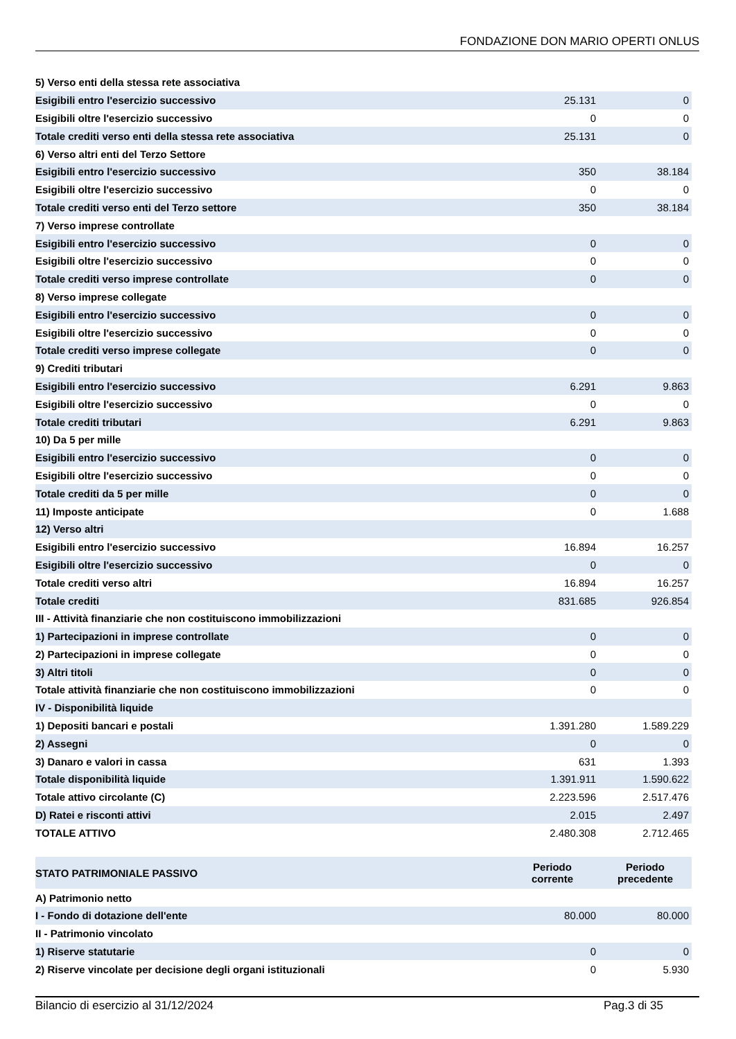FONDAZIONE DON MARIO OPERTI ONLUS
| 5) Verso enti della stessa rete associativa | | |
| Esigibili entro l'esercizio successivo | 25.131 | 0 |
| Esigibili oltre l'esercizio successivo | 0 | 0 |
| Totale crediti verso enti della stessa rete associativa | 25.131 | 0 |
| 6) Verso altri enti del Terzo Settore | | |
| Esigibili entro l'esercizio successivo | 350 | 38.184 |
| Esigibili oltre l'esercizio successivo | 0 | 0 |
| Totale crediti verso enti del Terzo settore | 350 | 38.184 |
| 7) Verso imprese controllate | | |
| Esigibili entro l'esercizio successivo | 0 | 0 |
| Esigibili oltre l'esercizio successivo | 0 | 0 |
| Totale crediti verso imprese controllate | 0 | 0 |
| 8) Verso imprese collegate | | |
| Esigibili entro l'esercizio successivo | 0 | 0 |
| Esigibili oltre l'esercizio successivo | 0 | 0 |
| Totale crediti verso imprese collegate | 0 | 0 |
| 9) Crediti tributari | | |
| Esigibili entro l'esercizio successivo | 6.291 | 9.863 |
| Esigibili oltre l'esercizio successivo | 0 | 0 |
| Totale crediti tributari | 6.291 | 9.863 |
| 10) Da 5 per mille | | |
| Esigibili entro l'esercizio successivo | 0 | 0 |
| Esigibili oltre l'esercizio successivo | 0 | 0 |
| Totale crediti da 5 per mille | 0 | 0 |
| 11) Imposte anticipate | 0 | 1.688 |
| 12) Verso altri | | |
| Esigibili entro l'esercizio successivo | 16.894 | 16.257 |
| Esigibili oltre l'esercizio successivo | 0 | 0 |
| Totale crediti verso altri | 16.894 | 16.257 |
| Totale crediti | 831.685 | 926.854 |
| III - Attività finanziarie che non costituiscono immobilizzazioni | | |
| 1) Partecipazioni in imprese controllate | 0 | 0 |
| 2) Partecipazioni in imprese collegate | 0 | 0 |
| 3) Altri titoli | 0 | 0 |
| Totale attività finanziarie che non costituiscono immobilizzazioni | 0 | 0 |
| IV - Disponibilità liquide | | |
| 1) Depositi bancari e postali | 1.391.280 | 1.589.229 |
| 2) Assegni | 0 | 0 |
| 3) Danaro e valori in cassa | 631 | 1.393 |
| Totale disponibilità liquide | 1.391.911 | 1.590.622 |
| Totale attivo circolante (C) | 2.223.596 | 2.517.476 |
| D) Ratei e risconti attivi | 2.015 | 2.497 |
| TOTALE ATTIVO | 2.480.308 | 2.712.465 |
| STATO PATRIMONIALE PASSIVO | Periodo corrente | Periodo precedente |
| --- | --- | --- |
| A) Patrimonio netto | | |
| I - Fondo di dotazione dell'ente | 80.000 | 80.000 |
| II - Patrimonio vincolato | | |
| 1) Riserve statutarie | 0 | 0 |
| 2) Riserve vincolate per decisione degli organi istituzionali | 0 | 5.930 |
Bilancio di esercizio al 31/12/2024 Pag.3 di 35